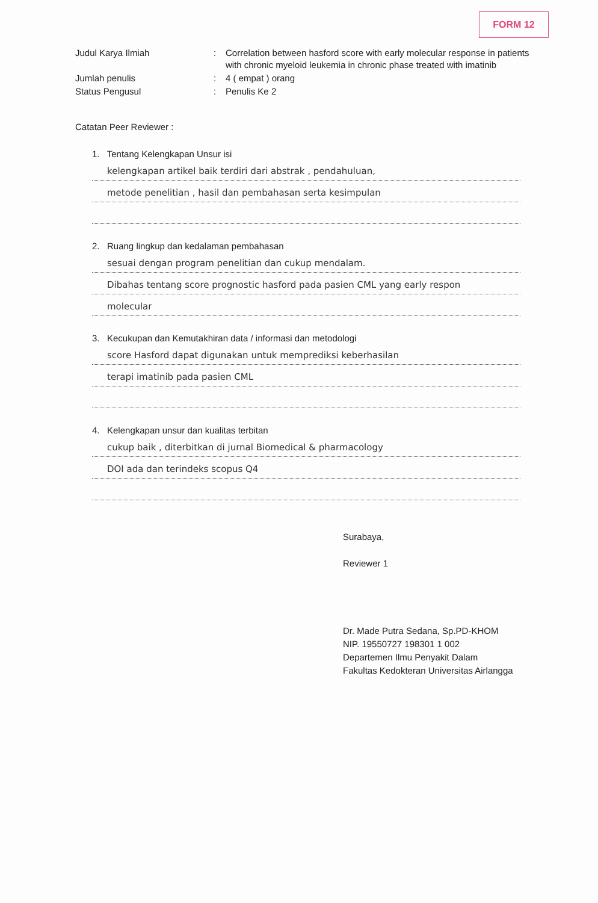FORM 12
Judul Karya Ilmiah
:
Correlation between hasford score with early molecular response in patients with chronic myeloid leukemia in chronic phase treated with imatinib
Jumlah penulis
:
4 ( empat ) orang
Status Pengusul
:
Penulis Ke 2
Catatan Peer Reviewer :
1. Tentang Kelengkapan Unsur isi
kelengkapan artikel baik terdiri dari abstrak , pendahuluan,
metode penelitian , hasil dan pembahasan serta kesimpulan
2. Ruang lingkup dan kedalaman pembahasan
sesuai dengan program penelitian dan cukup mendalam.
Dibahas tentang score prognostic hasford pada pasien CML yang early respon
molecular
3. Kecukupan dan Kemutakhiran data / informasi dan metodologi
score Hasford dapat digunakan untuk memprediksi keberhasilan
terapi imatinib pada pasien CML
4. Kelengkapan unsur dan kualitas terbitan
cukup baik , diterbitkan di jurnal Biomedical & pharmacology
DOI ada dan terindeks scopus Q4
Surabaya,
Reviewer 1
Dr. Made Putra Sedana, Sp.PD-KHOM
NIP. 19550727 198301 1 002
Departemen Ilmu Penyakit Dalam
Fakultas Kedokteran Universitas Airlangga